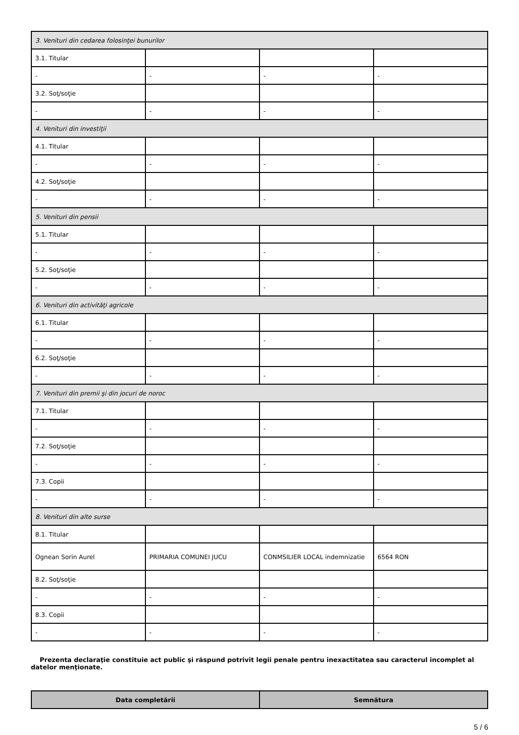| 3. Venituri din cedarea folosinţei bunurilor | | | |
| 3.1. Titular | | | |
| - | - | - | - |
| 3.2. Soţ/soţie | | | |
| - | - | - | - |
| 4. Venituri din investiţii | | | |
| 4.1. Titular | | | |
| - | - | - | - |
| 4.2. Soţ/soţie | | | |
| - | - | - | - |
| 5. Venituri din pensii | | | |
| 5.1. Titular | | | |
| - | - | - | - |
| 5.2. Soţ/soţie | | | |
| - | - | - | - |
| 6. Venituri din activităţi agricole | | | |
| 6.1. Titular | | | |
| - | - | - | - |
| 6.2. Soţ/soţie | | | |
| - | - | - | - |
| 7. Venituri din premii şi din jocuri de noroc | | | |
| 7.1. Titular | | | |
| - | - | - | - |
| 7.2. Soţ/soţie | | | |
| - | - | - | - |
| 7.3. Copii | | | |
| - | - | - | - |
| 8. Venituri din alte surse | | | |
| 8.1. Titular | | | |
| Ognean Sorin Aurel | PRIMARIA COMUNEI JUCU | CONMSILIER LOCAL indemnizatie | 6564 RON |
| 8.2. Soţ/soţie | | | |
| - | - | - | - |
| 8.3. Copii | | | |
| - | - | - | - |
Prezenta declaraţie constituie act public şi răspund potrivit legii penale pentru inexactitatea sau caracterul incomplet al datelor menţionate.
| Data completării | Semnătura |
| --- | --- |
5 / 6